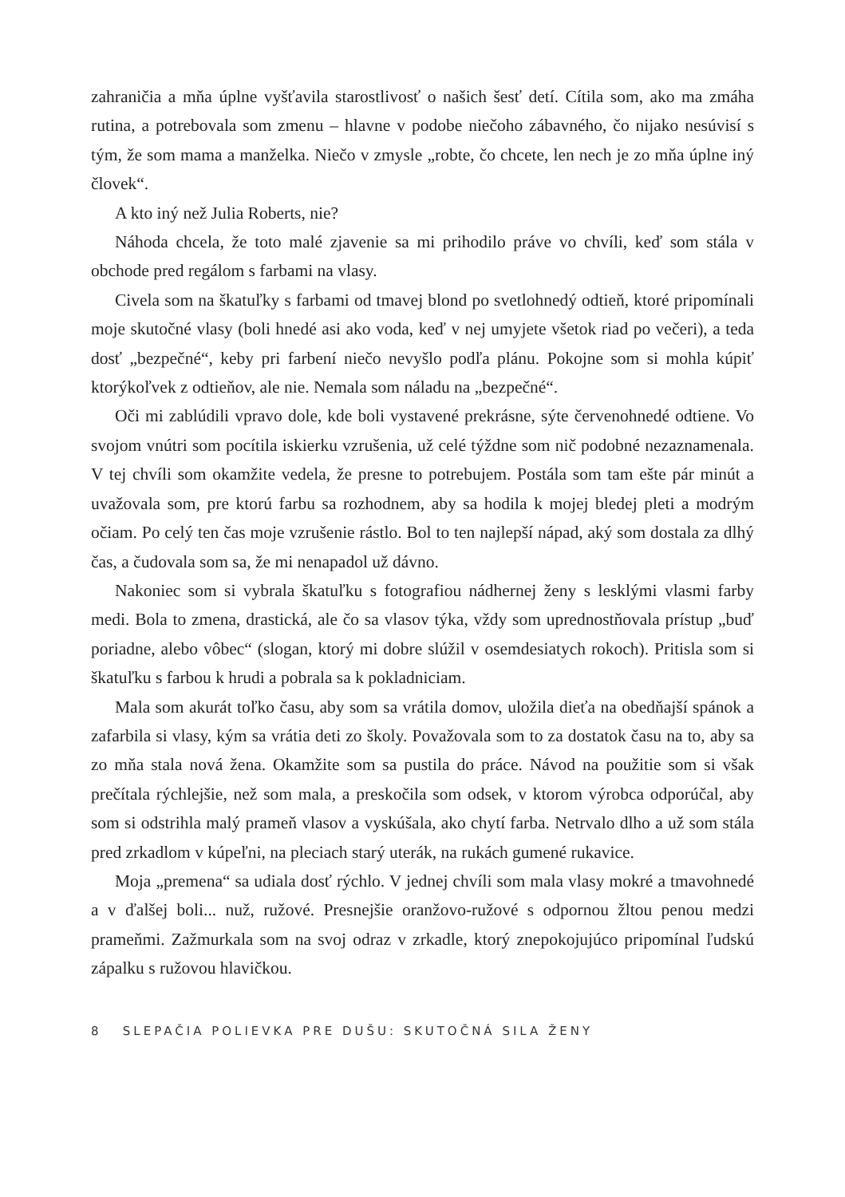zahraničia a mňa úplne vyšťavila starostlivosť o našich šesť detí. Cítila som, ako ma zmáha rutina, a potrebovala som zmenu – hlavne v podobe niečoho zábavného, čo nijako nesúvisí s tým, že som mama a manželka. Niečo v zmysle „robte, čo chcete, len nech je zo mňa úplne iný človek“.
A kto iný než Julia Roberts, nie?
Náhoda chcela, že toto malé zjavenie sa mi prihodilo práve vo chvíli, keď som stála v obchode pred regálom s farbami na vlasy.
Civela som na škatuľky s farbami od tmavej blond po svetlohnedý odtieň, ktoré pripomínali moje skutočné vlasy (boli hnedé asi ako voda, keď v nej umyjete všetok riad po večeri), a teda dosť „bezpečné“, keby pri farbení niečo nevyšlo podľa plánu. Pokojne som si mohla kúpiť ktorýkoľvek z odtieňov, ale nie. Nemala som náladu na „bezpečné“.
Oči mi zablúdili vpravo dole, kde boli vystavené prekrásne, sýte červenohnedé odtiene. Vo svojom vnútri som pocítila iskierku vzrušenia, už celé týždne som nič podobné nezaznamenala. V tej chvíli som okamžite vedela, že presne to potrebujem. Postála som tam ešte pár minút a uvažovala som, pre ktorú farbu sa rozhodnem, aby sa hodila k mojej bledej pleti a modrým očiam. Po celý ten čas moje vzrušenie rástlo. Bol to ten najlepší nápad, aký som dostala za dlhý čas, a čudovala som sa, že mi nenapadol už dávno.
Nakoniec som si vybrala škatuľku s fotografiou nádhernej ženy s lesklými vlasmi farby medi. Bola to zmena, drastická, ale čo sa vlasov týka, vždy som uprednostňovala prístup „buď poriadne, alebo vôbec“ (slogan, ktorý mi dobre slúžil v osemdesiatych rokoch). Pritisla som si škatuľku s farbou k hrudi a pobrala sa k pokladniciam.
Mala som akurát toľko času, aby som sa vrátila domov, uložila dieťa na obedňajší spánok a zafarbila si vlasy, kým sa vrátia deti zo školy. Považovala som to za dostatok času na to, aby sa zo mňa stala nová žena. Okamžite som sa pustila do práce. Návod na použitie som si však prečítala rýchlejšie, než som mala, a preskočila som odsek, v ktorom výrobca odporúčal, aby som si odstrihla malý prameň vlasov a vyskúšala, ako chytí farba. Netrvalo dlho a už som stála pred zrkadlom v kúpeľni, na pleciach starý uterák, na rukách gumené rukavice.
Moja „premena“ sa udiala dosť rýchlo. V jednej chvíli som mala vlasy mokré a tmavohnedé a v ďalšej boli... nuž, ružové. Presnejšie oranžovo-ružové s odpornou žltou penou medzi prameňmi. Zažmurkala som na svoj odraz v zrkadle, ktorý znepokojujúco pripomínal ľudskú zápalku s ružovou hlavičkou.
8 SLEPAČIA POLIEVKA PRE DUŠU: SKUTOČNÁ SILA ŽENY